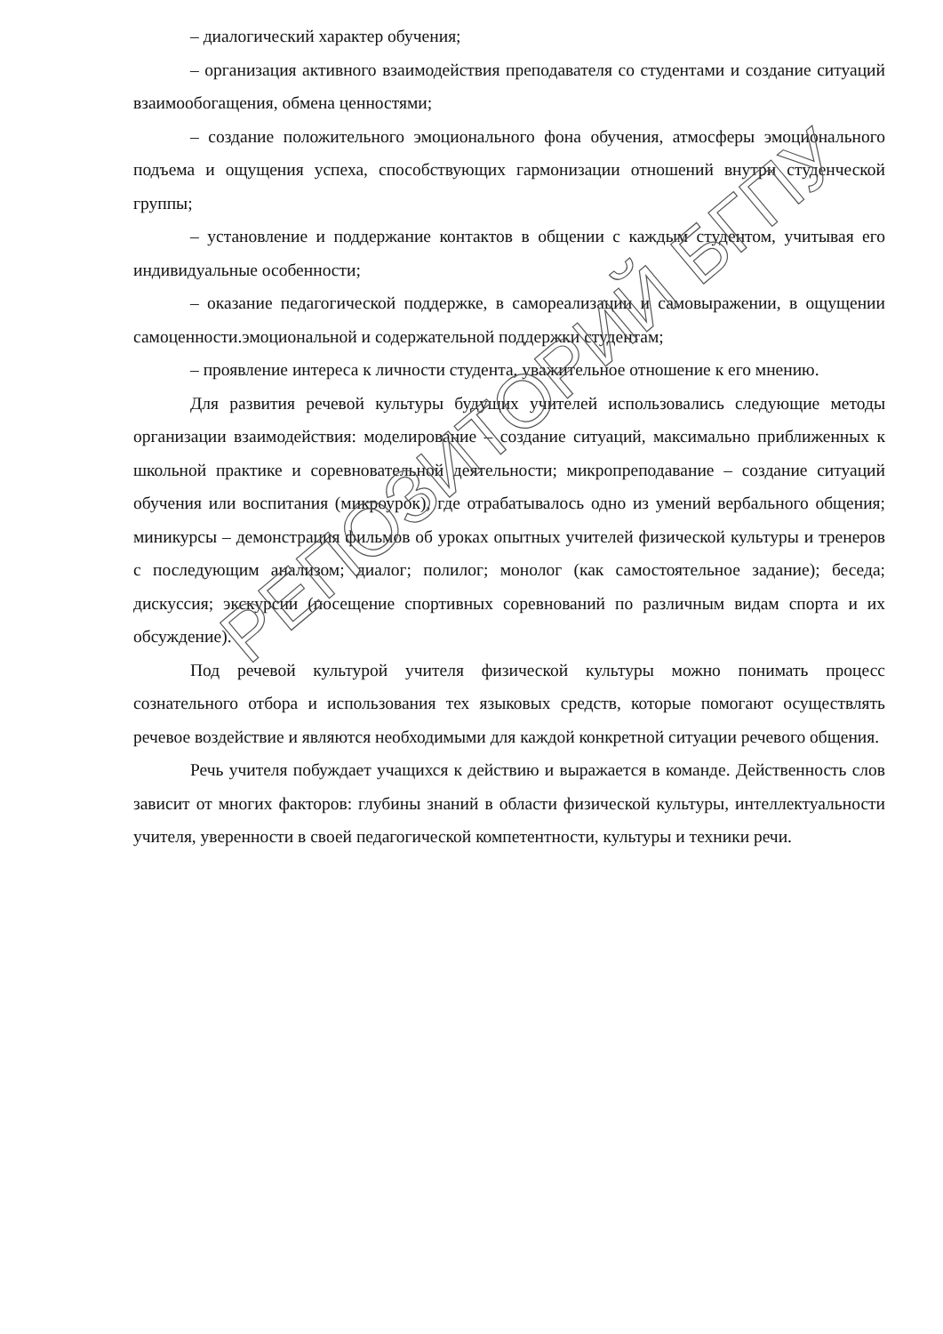– диалогический характер обучения;
– организация активного взаимодействия преподавателя со студентами и создание ситуаций взаимообогащения, обмена ценностями;
– создание положительного эмоционального фона обучения, атмосферы эмоционального подъема и ощущения успеха, способствующих гармонизации отношений внутри студенческой группы;
– установление и поддержание контактов в общении с каждым студентом, учитывая его индивидуальные особенности;
– оказание педагогической поддержке, в самореализации и самовыражении, в ощущении самоценности.эмоциональной и содержательной поддержки студентам;
– проявление интереса к личности студента, уважительное отношение к его мнению.
Для развития речевой культуры будущих учителей использовались следующие методы организации взаимодействия: моделирование – создание ситуаций, максимально приближенных к школьной практике и соревновательной деятельности; микропреподавание – создание ситуаций обучения или воспитания (микроурок), где отрабатывалось одно из умений вербального общения; миникурсы – демонстрация фильмов об уроках опытных учителей физической культуры и тренеров с последующим анализом; диалог; полилог; монолог (как самостоятельное задание); беседа; дискуссия; экскурсии (посещение спортивных соревнований по различным видам спорта и их обсуждение).
Под речевой культурой учителя физической культуры можно понимать процесс сознательного отбора и использования тех языковых средств, которые помогают осуществлять речевое воздействие и являются необходимыми для каждой конкретной ситуации речевого общения.
Речь учителя побуждает учащихся к действию и выражается в команде. Действенность слов зависит от многих факторов: глубины знаний в области физической культуры, интеллектуальности учителя, уверенности в своей педагогической компетентности, культуры и техники речи.
РЕПОЗИТОРИЙ БГПУ